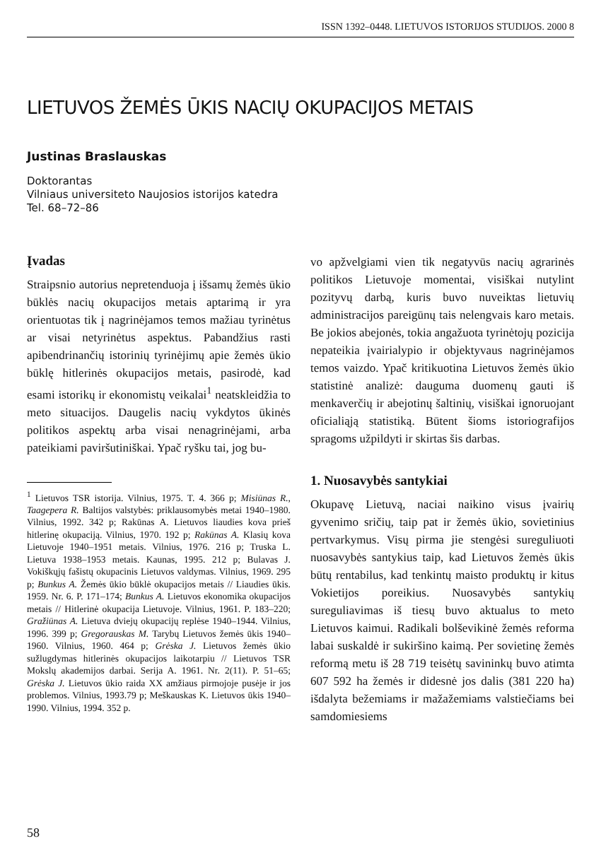ISSN 1392–0448. LIETUVOS ISTORIJOS STUDIJOS. 2000 8
LIETUVOS ŽEMĖS ŪKIS NACIŲ OKUPACIJOS METAIS
Justinas Braslauskas
Doktorantas
Vilniaus universiteto Naujosios istorijos katedra
Tel. 68–72–86
Įvadas
Straipsnio autorius nepretenduoja į išsamų žemės ūkio būklės nacių okupacijos metais aptarimą ir yra orientuotas tik į nagrinėjamos temos mažiau tyrinėtus ar visai netyrinėtus aspektus. Pabandžius rasti apibendrinančių istorinių tyrinėjimų apie žemės ūkio būklę hitlerinės okupacijos metais, pasirodė, kad esami istorikų ir ekonomistų veikalai<sup>1</sup> neatskleidžia to meto situacijos. Daugelis nacių vykdytos ūkinės politikos aspektų arba visai nenagrinėjami, arba pateikiami paviršutiniškai. Ypač ryšku tai, jog bu-
<sup>1</sup> Lietuvos TSR istorija. Vilnius, 1975. T. 4. 366 p; Misiūnas R., Taagepera R. Baltijos valstybės: priklausomybės metai 1940–1980. Vilnius, 1992. 342 p; Rakūnas A. Lietuvos liaudies kova prieš hitlerinę okupaciją. Vilnius, 1970. 192 p; Rakūnas A. Klasių kova Lietuvoje 1940–1951 metais. Vilnius, 1976. 216 p; Truska L. Lietuva 1938–1953 metais. Kaunas, 1995. 212 p; Bulavas J. Vokiškųjų fašistų okupacinis Lietuvos valdymas. Vilnius, 1969. 295 p; Bunkus A. Žemės ūkio būklė okupacijos metais // Liaudies ūkis. 1959. Nr. 6. P. 171–174; Bunkus A. Lietuvos ekonomika okupacijos metais // Hitlerinė okupacija Lietuvoje. Vilnius, 1961. P. 183–220; Gražiūnas A. Lietuva dviejų okupacijų replėse 1940–1944. Vilnius, 1996. 399 p; Gregorauskas M. Tarybų Lietuvos žemės ūkis 1940–1960. Vilnius, 1960. 464 p; Grėska J. Lietuvos žemės ūkio sužlugdymas hitlerinės okupacijos laikotarpiu // Lietuvos TSR Mokslų akademijos darbai. Serija A. 1961. Nr. 2(11). P. 51–65; Grėska J. Lietuvos ūkio raida XX amžiaus pirmojoje pusėje ir jos problemos. Vilnius, 1993.79 p; Meškauskas K. Lietuvos ūkis 1940–1990. Vilnius, 1994. 352 p.
vo apžvelgiami vien tik negatyvūs nacių agrarinės politikos Lietuvoje momentai, visiškai nutylint pozityvų darbą, kuris buvo nuveiktas lietuvių administracijos pareigūnų tais nelengvais karo metais. Be jokios abejonės, tokia angažuota tyrinėtojų pozicija nepateikia įvairialypio ir objektyvaus nagrinėjamos temos vaizdo. Ypač kritikuotina Lietuvos žemės ūkio statistinė analizė: dauguma duomenų gauti iš menkaverčių ir abejotinų šaltinių, visiškai ignoruojant oficialiąją statistiką. Būtent šioms istoriografijos spragoms užpildyti ir skirtas šis darbas.
1. Nuosavybės santykiai
Okupavę Lietuvą, naciai naikino visus įvairių gyvenimo sričių, taip pat ir žemės ūkio, sovietinius pertvarkymus. Visų pirma jie stengėsi sureguliuoti nuosavybės santykius taip, kad Lietuvos žemės ūkis būtų rentabilus, kad tenkintų maisto produktų ir kitus Vokietijos poreikius. Nuosavybės santykių sureguliavimas iš tiesų buvo aktualus to meto Lietuvos kaimui. Radikali bolševikinė žemės reforma labai suskaldė ir sukiršino kaimą. Per sovietinę žemės reformą metu iš 28 719 teisėtų savininkų buvo atimta 607 592 ha žemės ir didesnė jos dalis (381 220 ha) išdalyta bežemiams ir mažažemiams valstiečiams bei samdomiesiems
58